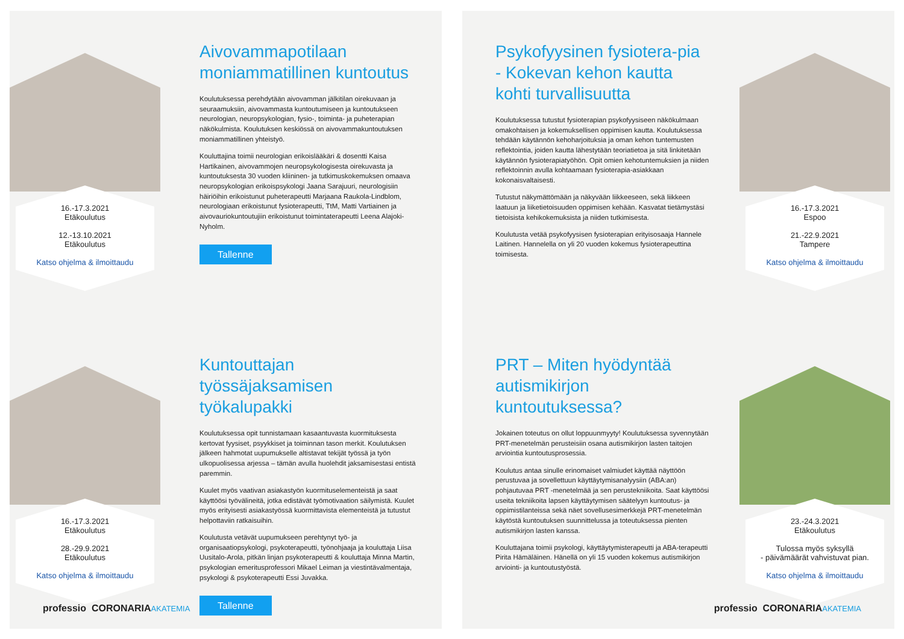16.-17.3.2021
Etäkoulutus
12.-13.10.2021
Etäkoulutus
Katso ohjelma & ilmoittaudu
Aivovammapotilaan moniammatillinen kuntoutus
Koulutuksessa perehdytään aivovamman jälkitilan oirekuvaan ja seuraamuksiin, aivovammasta kuntoutumiseen ja kuntoutukseen neurologian, neuropsykologian, fysio-, toiminta- ja puheterapian näkökulmista. Koulutuksen keskiössä on aivovammakuntoutuksen moniammatillinen yhteistyö.
Kouluttajina toimii neurologian erikoislääkäri & dosentti Kaisa Hartikainen, aivovammojen neuropsykologisesta oirekuvasta ja kuntoutuksesta 30 vuoden kliininen- ja tutkimuskokemuksen omaava neuropsykologian erikoispsykologi Jaana Sarajuuri, neurologisiin häiriöihin erikoistunut puheterapeutti Marjaana Raukola-Lindblom, neurologiaan erikoistunut fysioterapeutti, TtM, Matti Vartiainen ja aivovauriokuntoutujiin erikoistunut toimintaterapeutti Leena Alajoki-Nyholm.
Tallenne
16.-17.3.2021
Etäkoulutus
28.-29.9.2021
Etäkoulutus
Katso ohjelma & ilmoittaudu
Kuntouttajan työssäjaksamisen työkalupakki
Koulutuksessa opit tunnistamaan kasaantuvasta kuormituksesta kertovat fyysiset, psyykkiset ja toiminnan tason merkit. Koulutuksen jälkeen hahmotat uupumukselle altistavat tekijät työssä ja työn ulkopuolisessa arjessa – tämän avulla huolehdit jaksamisestasi entistä paremmin.
Kuulet myös vaativan asiakastyön kuormituselementeistä ja saat käyttöösi työvälineitä, jotka edistävät työmotivaation säilymistä. Kuulet myös erityisesti asiakastyössä kuormittavista elementeistä ja tutustut helpottaviin ratkaisuihin.
Koulutusta vetävät uupumukseen perehtynyt työ- ja organisaatiopsykologi, psykoterapeutti, työnohjaaja ja kouluttaja Liisa Uusitalo-Arola, pitkän linjan psykoterapeutti & kouluttaja Minna Martin, psykologian emeritusprofessori Mikael Leiman ja viestintävalmentaja, psykologi & psykoterapeutti Essi Juvakka.
Tallenne
professio CORONARIAAKATEMIA
Psykofyysinen fysiotera-pia - Kokevan kehon kautta kohti turvallisuutta
Koulutuksessa tutustut fysioterapian psykofyysiseen näkökulmaan omakohtaisen ja kokemuksellisen oppimisen kautta. Koulutuksessa tehdään käytännön kehoharjoituksia ja oman kehon tuntemusten reflektointia, joiden kautta lähestytään teoriatietoa ja sitä linkitetään käytännön fysioterapiatyöhön. Opit omien kehotuntemuksien ja niiden reflektoinnin avulla kohtaamaan fysioterapia-asiakkaan kokonaisvaltaisesti.
Tutustut näkymättömään ja näkyvään liikkeeseen, sekä liikkeen laatuun ja liiketietoisuuden oppimisen kehään. Kasvatat tietämystäsi tietoisista kehikokemuksista ja niiden tutkimisesta.
Koulutusta vetää psykofyysisen fysioterapian erityisosaaja Hannele Laitinen. Hannelella on yli 20 vuoden kokemus fysioterapeuttina toimisesta.
16.-17.3.2021
Espoo
21.-22.9.2021
Tampere
Katso ohjelma & ilmoittaudu
PRT – Miten hyödyntää autismikirjon kuntoutuksessa?
Jokainen toteutus on ollut loppuunmyyty! Koulutuksessa syvennytään PRT-menetelmän perusteisiin osana autismikirjon lasten taitojen arviointia kuntoutusprosessia.
Koulutus antaa sinulle erinomaiset valmiudet käyttää näyttöön perustuvaa ja sovellettuun käyttäytymisanalyysiin (ABA:an) pohjautuvaa PRT -menetelmää ja sen perustekniikoita. Saat käyttöösi useita tekniikoita lapsen käyttäytymisen säätelyyn kuntoutus- ja oppimistilanteissa sekä näet sovellusesimerkkejä PRT-menetelmän käytöstä kuntoutuksen suunnittelussa ja toteutuksessa pienten autismikirjon lasten kanssa.
Kouluttajana toimii psykologi, käyttäytymisterapeutti ja ABA-terapeutti Pirita Hämäläinen. Hänellä on yli 15 vuoden kokemus autismikirjon arviointi- ja kuntoutustyöstä.
23.-24.3.2021
Etäkoulutus
Tulossa myös syksyllä
- päivämäärät vahvistuvat pian.
Katso ohjelma & ilmoittaudu
professio CORONARIAAKATEMIA